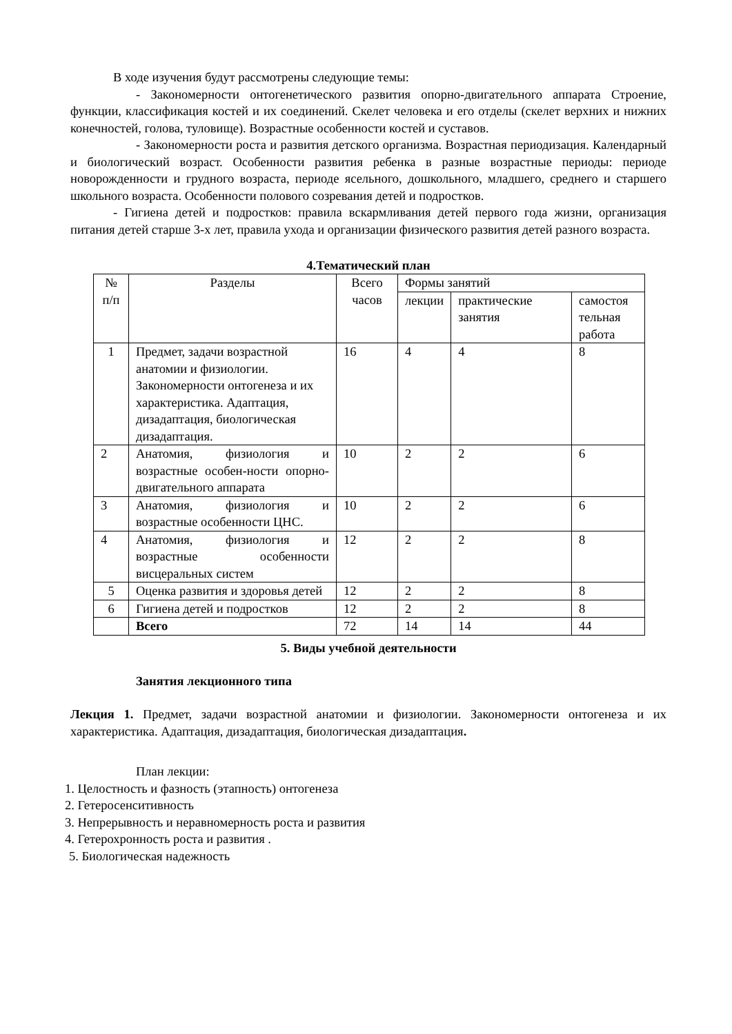В ходе изучения будут рассмотрены следующие темы:
- Закономерности онтогенетического развития опорно-двигательного аппарата Строение, функции, классификация костей и их соединений. Скелет человека и его отделы (скелет верхних и нижних конечностей, голова, туловище). Возрастные особенности костей и суставов.
- Закономерности роста и развития детского организма. Возрастная периодизация. Календарный и биологический возраст. Особенности развития ребенка в разные возрастные периоды: периоде новорожденности и грудного возраста, периоде ясельного, дошкольного, младшего, среднего и старшего школьного возраста. Особенности полового созревания детей и подростков.
- Гигиена детей и подростков: правила вскармливания детей первого года жизни, организация питания детей старше 3-х лет, правила ухода и организации физического развития детей разного возраста.
4.Тематический план
| № п/п | Разделы | Всего часов | Формы занятий | | |
| --- | --- | --- | --- | --- | --- |
| | | | лекции | практические занятия | самостоя тельная работа |
| 1 | Предмет, задачи возрастной анатомии и физиологии. Закономерности онтогенеза и их характеристика. Адаптация, дизадаптация, биологическая дизадаптация. | 16 | 4 | 4 | 8 |
| 2 | Анатомия, физиология и возрастные особен-ности опорно-двигательного аппарата | 10 | 2 | 2 | 6 |
| 3 | Анатомия, физиология и возрастные особенности ЦНС. | 10 | 2 | 2 | 6 |
| 4 | Анатомия, физиология и возрастные особенности висцеральных систем | 12 | 2 | 2 | 8 |
| 5 | Оценка развития и здоровья детей | 12 | 2 | 2 | 8 |
| 6 | Гигиена детей и подростков | 12 | 2 | 2 | 8 |
| | Всего | 72 | 14 | 14 | 44 |
5. Виды учебной деятельности
Занятия лекционного типа
Лекция 1. Предмет, задачи возрастной анатомии и физиологии. Закономерности онтогенеза и их характеристика. Адаптация, дизадаптация, биологическая дизадаптация.
План лекции:
1. Целостность и фазность (этапность) онтогенеза
2. Гетеросенситивность
3. Непрерывность и неравномерность роста и развития
4. Гетерохронность роста и развития .
5. Биологическая надежность